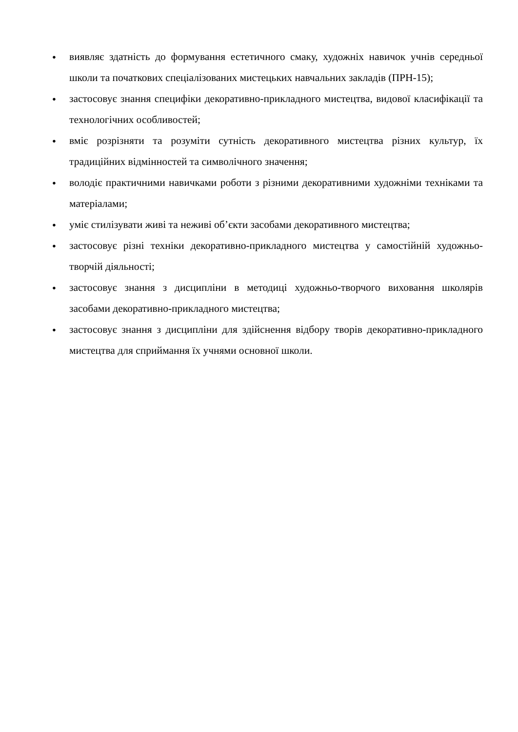●
виявляє здатність до формування естетичного смаку, художніх навичок учнів середньої школи та початкових спеціалізованих мистецьких навчальних закладів (ПРН-15);
●
застосовує знання специфіки декоративно-прикладного мистецтва, видової класифікації та технологічних особливостей;
●
вміє розрізняти та розуміти сутність декоративного мистецтва різних культур, їх традиційних відмінностей та символічного значення;
●
володіє практичними навичками роботи з різними декоративними художніми техніками та матеріалами;
●
уміє стилізувати живі та неживі об’єкти засобами декоративного мистецтва;
●
застосовує різні техніки декоративно-прикладного мистецтва у самостійній художньо-творчій діяльності;
●
застосовує знання з дисципліни в методиці художньо-творчого виховання школярів засобами декоративно-прикладного мистецтва;
●
застосовує знання з дисципліни для здійснення відбору творів декоративно-прикладного мистецтва для сприймання їх учнями основної школи.